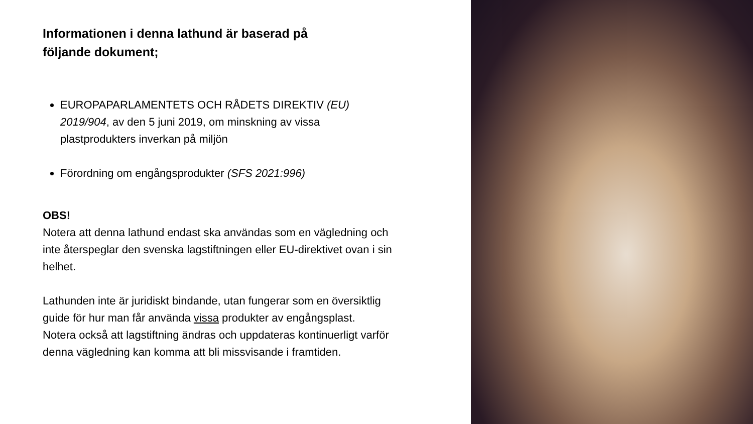Informationen i denna lathund är baserad på följande dokument;
EUROPAPARLAMENTETS OCH RÅDETS DIREKTIV (EU) 2019/904, av den 5 juni 2019, om minskning av vissa plastprodukters inverkan på miljön
Förordning om engångsprodukter (SFS 2021:996)
OBS!
Notera att denna lathund endast ska användas som en vägledning och inte återspeglar den svenska lagstiftningen eller EU-direktivet ovan i sin helhet.
Lathunden inte är juridiskt bindande, utan fungerar som en översiktlig guide för hur man får använda vissa produkter av engångsplast.
Notera också att lagstiftning ändras och uppdateras kontinuerligt varför denna vägledning kan komma att bli missvisande i framtiden.